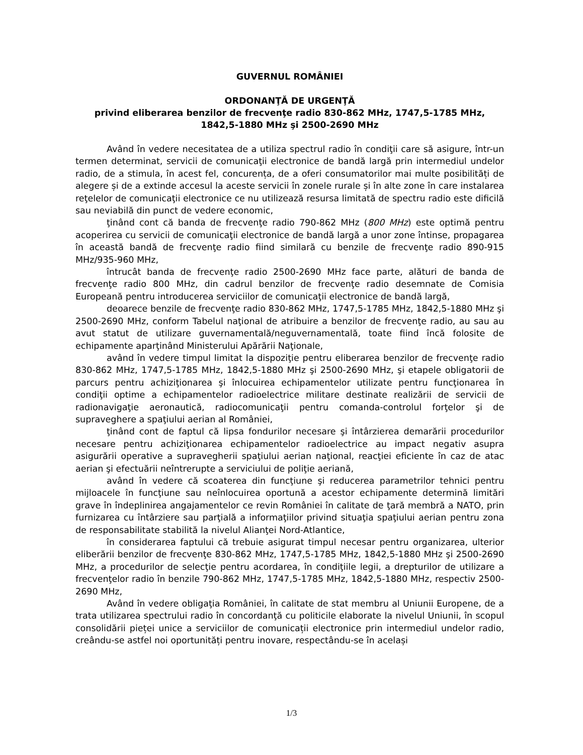GUVERNUL ROMÂNIEI
ORDONANŢĂ DE URGENŢĂ
privind eliberarea benzilor de frecvenţe radio 830-862 MHz, 1747,5-1785 MHz, 1842,5-1880 MHz şi 2500-2690 MHz
Având în vedere necesitatea de a utiliza spectrul radio în condiţii care să asigure, într-un termen determinat, servicii de comunicaţii electronice de bandă largă prin intermediul undelor radio, de a stimula, în acest fel, concurența, de a oferi consumatorilor mai multe posibilități de alegere și de a extinde accesul la aceste servicii în zonele rurale și în alte zone în care instalarea reţelelor de comunicaţii electronice ce nu utilizează resursa limitată de spectru radio este dificilă sau neviabilă din punct de vedere economic,
ţinând cont că banda de frecvenţe radio 790-862 MHz (800 MHz) este optimă pentru acoperirea cu servicii de comunicaţii electronice de bandă largă a unor zone întinse, propagarea în această bandă de frecvenţe radio fiind similară cu benzile de frecvenţe radio 890-915 MHz/935-960 MHz,
întrucât banda de frecvenţe radio 2500-2690 MHz face parte, alături de banda de frecvenţe radio 800 MHz, din cadrul benzilor de frecvenţe radio desemnate de Comisia Europeană pentru introducerea serviciilor de comunicaţii electronice de bandă largă,
deoarece benzile de frecvenţe radio 830-862 MHz, 1747,5-1785 MHz, 1842,5-1880 MHz şi 2500-2690 MHz, conform Tabelul naţional de atribuire a benzilor de frecvenţe radio, au sau au avut statut de utilizare guvernamentală/neguvernamentală, toate fiind încă folosite de echipamente aparţinând Ministerului Apărării Naţionale,
având în vedere timpul limitat la dispoziţie pentru eliberarea benzilor de frecvenţe radio 830-862 MHz, 1747,5-1785 MHz, 1842,5-1880 MHz şi 2500-2690 MHz, şi etapele obligatorii de parcurs pentru achiziţionarea şi înlocuirea echipamentelor utilizate pentru funcţionarea în condiţii optime a echipamentelor radioelectrice militare destinate realizării de servicii de radionavigaţie aeronautică, radiocomunicaţii pentru comanda-controlul forţelor şi de supraveghere a spaţiului aerian al României,
ţinând cont de faptul că lipsa fondurilor necesare şi întârzierea demarării procedurilor necesare pentru achiziţionarea echipamentelor radioelectrice au impact negativ asupra asigurării operative a supravegherii spaţiului aerian naţional, reacţiei eficiente în caz de atac aerian şi efectuării neîntrerupte a serviciului de poliţie aeriană,
având în vedere că scoaterea din funcţiune şi reducerea parametrilor tehnici pentru mijloacele în funcţiune sau neînlocuirea oportună a acestor echipamente determină limitări grave în îndeplinirea angajamentelor ce revin României în calitate de ţară membră a NATO, prin furnizarea cu întârziere sau parţială a informaţiilor privind situaţia spaţiului aerian pentru zona de responsabilitate stabilită la nivelul Alianţei Nord-Atlantice,
în considerarea faptului că trebuie asigurat timpul necesar pentru organizarea, ulterior eliberării benzilor de frecvenţe 830-862 MHz, 1747,5-1785 MHz, 1842,5-1880 MHz şi 2500-2690 MHz, a procedurilor de selecţie pentru acordarea, în condiţiile legii, a drepturilor de utilizare a frecvenţelor radio în benzile 790-862 MHz, 1747,5-1785 MHz, 1842,5-1880 MHz, respectiv 2500-2690 MHz,
Având în vedere obligaţia României, în calitate de stat membru al Uniunii Europene, de a trata utilizarea spectrului radio în concordanţă cu politicile elaborate la nivelul Uniunii, în scopul consolidării pieței unice a serviciilor de comunicații electronice prin intermediul undelor radio, creându-se astfel noi oportunități pentru inovare, respectându-se în același
1/3